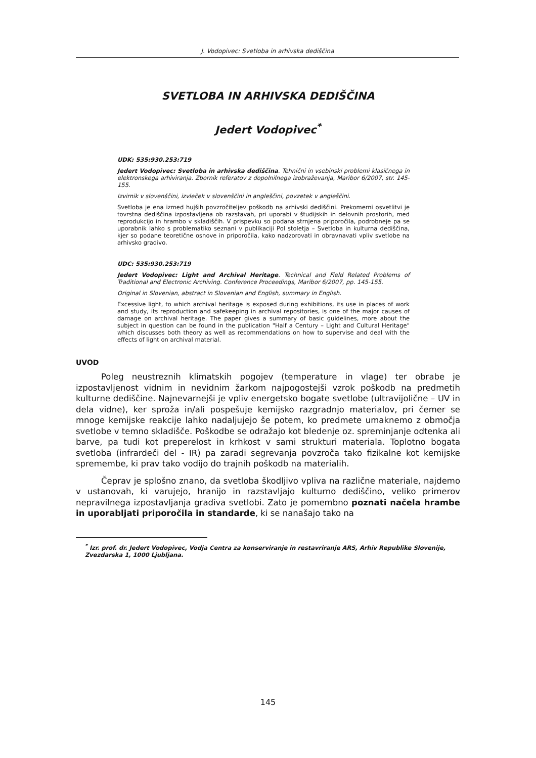J. Vodopivec: Svetloba in arhivska dediščina
SVETLOBA IN ARHIVSKA DEDIŠČINA
Jedert Vodopivec<sup>*</sup>
UDK: 535:930.253:719
Jedert Vodopivec: Svetloba in arhivska dediščina. Tehnični in vsebinski problemi klasičnega in elektronskega arhiviranja. Zbornik referatov z dopolnilnega izobraževanja, Maribor 6/2007, str. 145-155.
Izvirnik v slovenščini, izvleček v slovenščini in angleščini, povzetek v angleščini.
Svetloba je ena izmed hujših povzročiteljev poškodb na arhivski dediščini. Prekomerni osvetlitvi je tovrstna dediščina izpostavljena ob razstavah, pri uporabi v študijskih in delovnih prostorih, med reprodukcijo in hrambo v skladiščih. V prispevku so podana strnjena priporočila, podrobneje pa se uporabnik lahko s problematiko seznani v publikaciji Pol stoletja – Svetloba in kulturna dediščina, kjer so podane teoretične osnove in priporočila, kako nadzorovati in obravnavati vpliv svetlobe na arhivsko gradivo.
UDC: 535:930.253:719
Jedert Vodopivec: Light and Archival Heritage. Technical and Field Related Problems of Traditional and Electronic Archiving. Conference Proceedings, Maribor 6/2007, pp. 145-155.
Original in Slovenian, abstract in Slovenian and English, summary in English.
Excessive light, to which archival heritage is exposed during exhibitions, its use in places of work and study, its reproduction and safekeeping in archival repositories, is one of the major causes of damage on archival heritage. The paper gives a summary of basic guidelines, more about the subject in question can be found in the publication "Half a Century – Light and Cultural Heritage" which discusses both theory as well as recommendations on how to supervise and deal with the effects of light on archival material.
UVOD
Poleg neustreznih klimatskih pogojev (temperature in vlage) ter obrabe je izpostavljenost vidnim in nevidnim žarkom najpogostejši vzrok poškodb na predmetih kulturne dediščine. Najnevarnejši je vpliv energetsko bogate svetlobe (ultravijolične – UV in dela vidne), ker sproža in/ali pospešuje kemijsko razgradnjo materialov, pri čemer se mnoge kemijske reakcije lahko nadaljujejo še potem, ko predmete umaknemo z območja svetlobe v temno skladišče. Poškodbe se odražajo kot bledenje oz. spreminjanje odtenka ali barve, pa tudi kot preperelost in krhkost v sami strukturi materiala. Toplotno bogata svetloba (infrardeči del - IR) pa zaradi segrevanja povzroča tako fizikalne kot kemijske spremembe, ki prav tako vodijo do trajnih poškodb na materialih.
Čeprav je splošno znano, da svetloba škodljivo vpliva na različne materiale, najdemo v ustanovah, ki varujejo, hranijo in razstavljajo kulturno dediščino, veliko primerov nepravilnega izpostavljanja gradiva svetlobi. Zato je pomembno poznati načela hrambe in uporabljati priporočila in standarde, ki se nanašajo tako na
<sup>*</sup> Izr. prof. dr. Jedert Vodopivec, Vodja Centra za konserviranje in restavriranje ARS, Arhiv Republike Slovenije, Zvezdarska 1, 1000 Ljubljana.
145